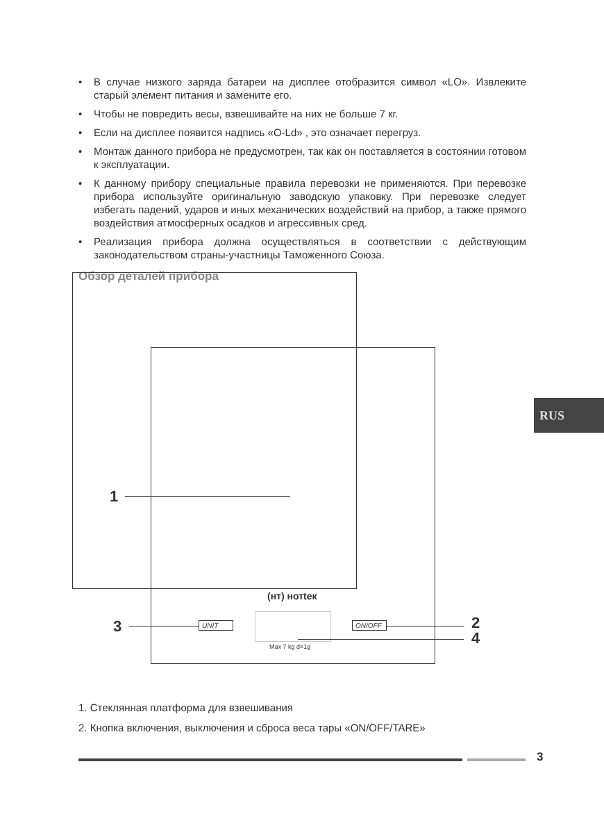• В случае низкого заряда батареи на дисплее отобразится символ «LO». Извлеките старый элемент питания и замените его.
• Чтобы не повредить весы, взвешивайте на них не больше 7 кг.
• Если на дисплее появится надпись «O-Ld» , это означает перегруз.
• Монтаж данного прибора не предусмотрен, так как он поставляется в состоянии готовом к эксплуатации.
• К данному прибору специальные правила перевозки не применяются. При перевозке прибора используйте оригинальную заводскую упаковку. При перевозке следует избегать падений, ударов и иных механических воздействий на прибор, а также прямого воздействия атмосферных осадков и агрессивных сред.
• Реализация прибора должна осуществляться в соответствии с действующим законодательством страны-участницы Таможенного Союза.
Обзор деталей прибора
1
(нт) нотtек
3 UNIT ON/OFF 2
4
Max 7 kg d=1g
RUS
1. Стеклянная платформа для взвешивания
2. Кнопка включения, выключения и сброса веса тары «ON/OFF/TARE»
3